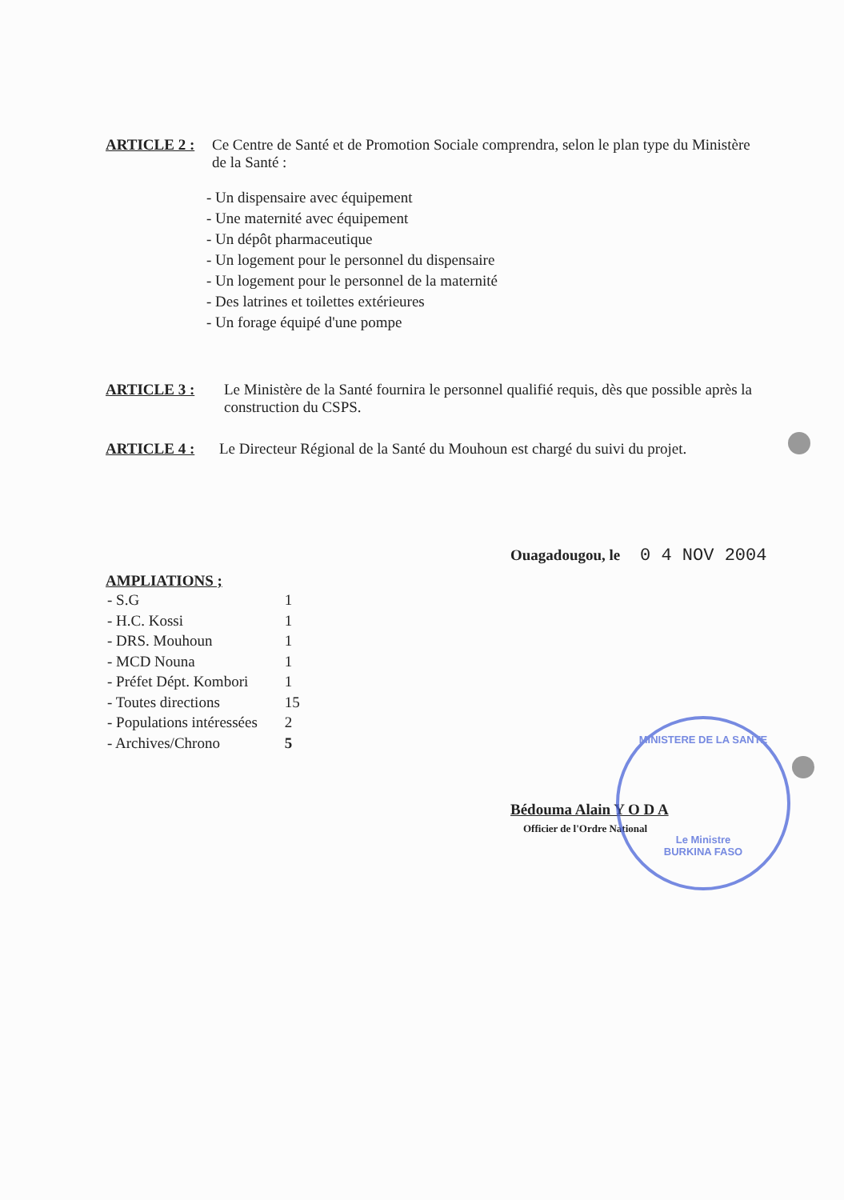ARTICLE 2 : Ce Centre de Santé et de Promotion Sociale comprendra, selon le plan type du Ministère de la Santé :
- Un dispensaire avec équipement
- Une maternité avec équipement
- Un dépôt pharmaceutique
- Un logement pour le personnel du dispensaire
- Un logement pour le personnel de la maternité
- Des latrines et toilettes extérieures
- Un forage équipé d'une pompe
ARTICLE 3 : Le Ministère de la Santé fournira le personnel qualifié requis, dès que possible après la construction du CSPS.
ARTICLE 4 : Le Directeur Régional de la Santé du Mouhoun est chargé du suivi du projet.
Ouagadougou, le 0 4 NOV 2004
AMPLIATIONS ;
| - S.G | 1 |
| - H.C. Kossi | 1 |
| - DRS. Mouhoun | 1 |
| - MCD Nouna | 1 |
| - Préfet Dépt. Kombori | 1 |
| - Toutes directions | 15 |
| - Populations intéressées | 2 |
| - Archives/Chrono | 5 |
Bédouma Alain Y O D A
Officier de l'Ordre National
MINISTERE DE LA SANTE
Le Ministre
BURKINA FASO